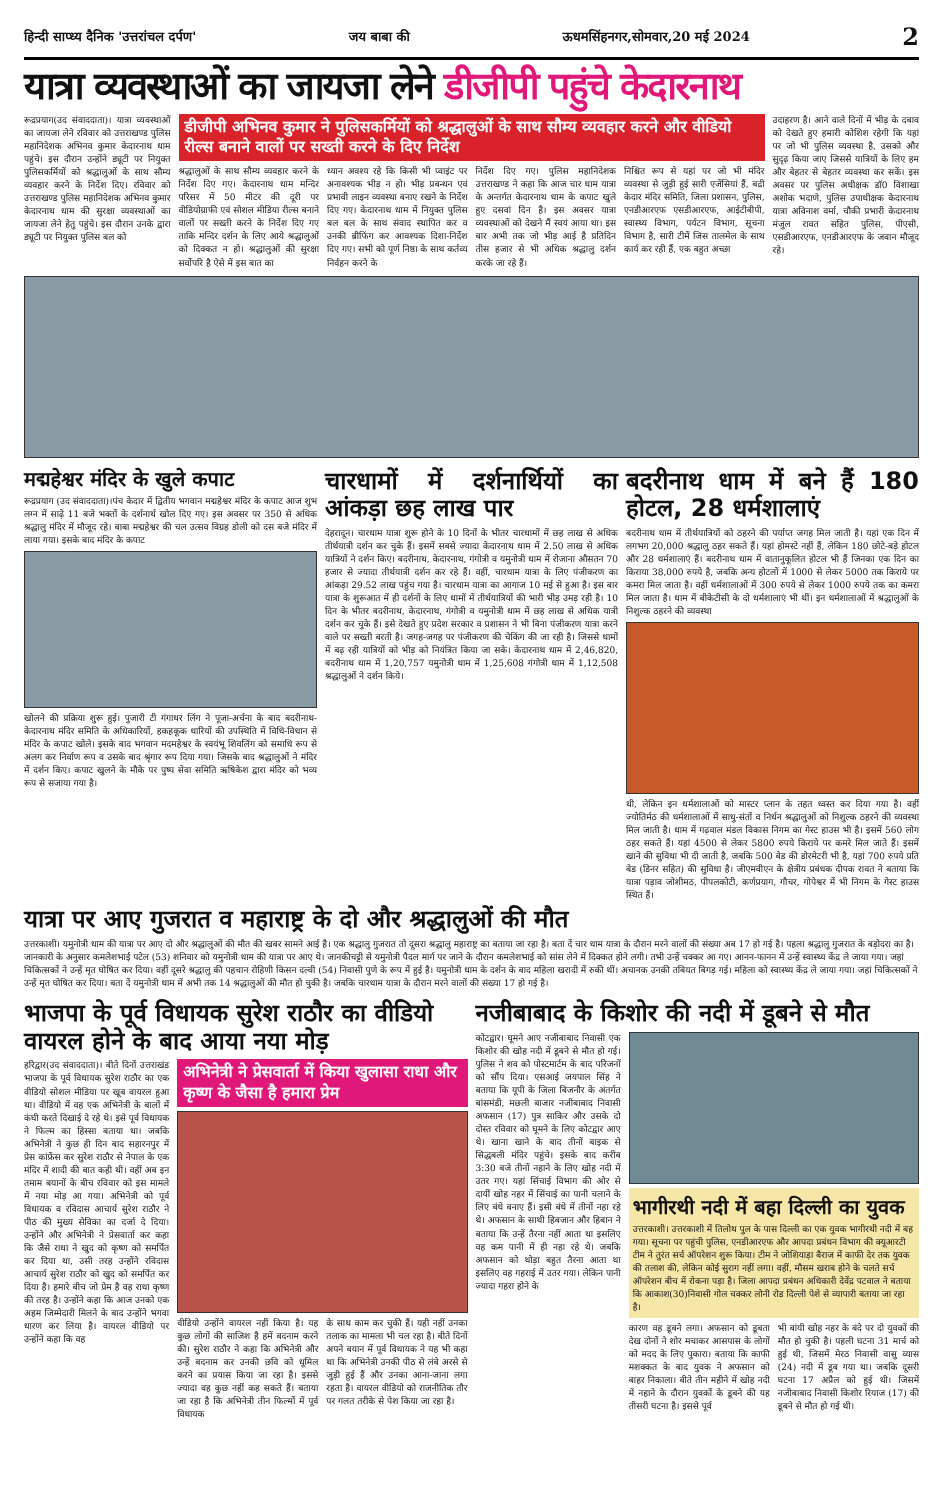हिन्दी साप्ध्य दैनिक 'उत्तरांचल दर्पण' जय बाबा की ऊधमसिंहनगर,सोमवार,20 मई 2024 2
यात्रा व्यवस्थाओं का जायजा लेने डीजीपी पहुंचे केदारनाथ
रूद्रप्रयाग(उद संवाददाता)। यात्रा व्यवस्थाओं का जायजा लेने रविवार को उत्तराखण्ड पुलिस महानिदेशक अभिनव कुमार केदारनाथ धाम पहुंचे। इस दौरान उन्होंने ड्यूटी पर नियुक्त पुलिसकर्मियों को श्रद्धालुओं के साथ सौम्य व्यवहार करने के निर्देश दिए। रविवार को उत्तराखण्ड पुलिस महानिदेशक अभिनव कुमार केदारनाथ धाम की सुरक्षा व्यवस्थाओं का जायजा लेने हेतु पहुंचे। इस दौरान उनके द्वारा ड्यूटी पर नियुक्त पुलिस बल को
डीजीपी अभिनव कुमार ने पुलिसकर्मियों को श्रद्धालुओं के साथ सौम्य व्यवहार करने और वीडियो रील्स बनाने वालों पर सख्ती करने के दिए निर्देश
श्रद्धालुओं के साथ सौम्य व्यवहार करने के निर्देश दिए गए। केदारनाथ धाम मन्दिर परिसर में 50 मीटर की दूरी पर वीडियोग्राफी एवं सोशल मीडिया रील्स बनाने वालों पर सख्ती करने के निर्देश दिए गए ताकि मन्दिर दर्शन के लिए आये श्रद्धालुओं को दिक्कत न हो। श्रद्धालुओं की सुरक्षा सर्वोपरि है ऐसे में इस बात का
ध्यान अवश्य रहे कि किसी भी प्वाइंट पर अनावश्यक भीड़ न हो। भीड़ प्रबन्धन एवं प्रभावी लाइन व्यवस्था बनाए रखने के निर्देश दिए गए। केदारनाथ धाम में नियुक्त पुलिस बल बल के साथ संवाद स्थापित कर व उनकी ब्रीफिंग कर आवश्यक दिशा-निर्देश दिए गए। सभी को पूर्ण निष्ठा के साथ कर्तव्य निर्वहन करने के
निर्देश दिए गए। पुलिस महानिदेशक उत्तराखण्ड ने कहा कि आज चार धाम यात्रा के अन्तर्गत केदारनाथ धाम के कपाट खुले हुए दसवां दिन है। इस अवसर यात्रा व्यवस्थाओं को देखने मैं स्वयं आया था। इस बार अभी तक जो भीड़ आई है प्रतिदिन तीस हजार से भी अधिक श्रद्धालु दर्शन करके जा रहे हैं।
निश्चित रूप से यहां पर जो भी मंदिर व्यवस्था से जुड़ी हुई सारी एजेंसियां हैं, बद्री केदार मंदिर समिति, जिला प्रशासन, पुलिस, एनडीआरएफ एसडीआरएफ, आईटीबीपी, स्वास्थ्य विभाग, पर्यटन विभाग, सूचना विभाग है, सारी टीमें जिस तालमेल के साथ कार्य कर रही हैं, एक बहुत अच्छा
उदाहरण है। आने वाले दिनों में भीड़ के दबाव को देखते हुए हमारी कोशिश रहेगी कि यहां पर जो भी पुलिस व्यवस्था है, उसको और सुदृढ़ किया जाए जिससे यात्रियों के लिए हम और बेहतर से बेहतर व्यवस्था कर सकें। इस अवसर पर पुलिस अधीक्षक डॉ0 विशाखा अशोक भदाणे, पुलिस उपाधीक्षक केदारनाथ यात्रा अविनाश वर्मा, चौकी प्रभारी केदारनाथ मंजुल रावत सहित पुलिस, पीएसी, एसडीआरएफ, एनडीआरएफ के जवान मौजूद रहे।
मद्महेश्वर मंदिर के खुले कपाट
रूद्रप्रयाग (उद संवाददाता)।पंच केदार में द्वितीय भगवान मद्महेश्वर मंदिर के कपाट आज शुभ लग्न में साढ़े 11 बजे भक्तों के दर्शनार्थ खोल दिए गए। इस अवसर पर 350 से अधिक श्रद्धालु मंदिर में मौजूद रहे। बाबा मद्महेश्वर की चल उत्सव विग्रह डोली को दस बजे मंदिर में लाया गया। इसके बाद मंदिर के कपाट
खोलने की प्रक्रिया शुरू हुई। पुजारी टी गंगाधर लिंग ने पूजा-अर्चना के बाद बदरीनाथ- केदारनाथ मंदिर समिति के अधिकारियों, हकहकूक धारियों की उपस्थिति में विधि-विधान से मंदिर के कपाट खोले। इसके बाद भगवान मदमहेश्वर के स्वयंभू शिवलिंग को समाधि रूप से अलग कर निर्वाण रूप व उसके बाद श्रृंगार रूप दिया गया। जिसके बाद श्रद्धालुओं ने मंदिर में दर्शन किए। कपाट खुलने के मौके पर पुष्प सेवा समिति ऋषिकेश द्वारा मंदिर को भव्य रूप से सजाया गया है।
चारधामों में दर्शनार्थियों का आंकड़ा छह लाख पार
देहरादून। चारधाम यात्रा शुरू होने के 10 दिनों के भीतर चारधामों में छह लाख से अधिक तीर्थयात्री दर्शन कर चुके हैं। इसमें सबसे ज्यादा केदारनाथ धाम में 2.50 लाख से अधिक यात्रियों ने दर्शन किए। बदरीनाथ, केदारनाथ, गंगोत्री व यमुनोत्री धाम में रोजाना औसतन 70 हजार से ज्यादा तीर्थयात्री दर्शन कर रहे हैं। वहीं, चारधाम यात्रा के लिए पंजीकरण का आंकड़ा 29.52 लाख पहुंच गया है। चारधाम यात्रा का आगाज 10 मई से हुआ है। इस बार यात्रा के शुरूआत में ही दर्शनों के लिए धामों में तीर्थयात्रियों की भारी भीड़ उमड़ रही है। 10 दिन के भीतर बदरीनाथ, केदारनाथ, गंगोत्री व यमुनोत्री धाम में छह लाख से अधिक यात्री दर्शन कर चुके हैं। इसे देखते हुए प्रदेश सरकार व प्रशासन ने भी बिना पंजीकरण यात्रा करने वाले पर सख्ती बरती है। जगह-जगह पर पंजीकरण की चेकिंग की जा रही है। जिससे धामों में बढ़ रही यात्रियों को भीड़ को नियंत्रित किया जा सके। केदारनाथ धाम में 2,46,820, बदरीनाथ धाम में 1,20,757 यमुनोत्री धाम में 1,25,608 गंगोत्री धाम में 1,12,508 श्रद्धालुओं ने दर्शन किये।
बदरीनाथ धाम में बने हैं 180 होटल, 28 धर्मशालाएं
बदरीनाथ धाम में तीर्थयात्रियों को ठहरने की पर्याप्त जगह मिल जाती है। यहां एक दिन में लगभग 20,000 श्रद्धालु ठहर सकते हैं। यहां होमस्टे नहीं हैं, लेकिन 180 छोटे-बड़े होटल और 28 धर्मशालाएं हैं। बदरीनाथ धाम में वातानुकूलित होटल भी हैं जिनका एक दिन का किराया 38,000 रुपये है, जबकि अन्य होटलों में 1000 से लेकर 5000 तक किराये पर कमरा मिल जाता है। वहीं धर्मशालाओं में 300 रुपये से लेकर 1000 रुपये तक का कमरा मिल जाता है। धाम में बीकेटीसी के दो धर्मशालाएं भी थीं। इन धर्मशालाओं में श्रद्धालुओं के निशुल्क ठहरने की व्यवस्था
थी, लेकिन इन धर्मशालाओं को मास्टर प्लान के तहत ध्वस्त कर दिया गया है। वहीं ज्योतिर्मठ की धर्मशालाओं में साधु-संतों व निर्धन श्रद्धालुओं को निशुल्क ठहरने की व्यवस्था मिल जाती है। धाम में गढ़वाल मंडल विकास निगम का गेस्ट हाउस भी है। इसमें 560 लोग ठहर सकते हैं। यहां 4500 से लेकर 5800 रुपये किराये पर कमरे मिल जाते हैं। इसमें खाने की सुविधा भी दी जाती है, जबकि 500 बेड की डोरमेटरी भी है, यहां 700 रुपये प्रति बेड (डिनर सहित) की सुविधा है। जीएमवीएन के क्षेत्रीय प्रबंधक दीपक रावत ने बताया कि यात्रा पड़ाव जोशीमठ, पीपलकोटी, कर्णप्रयाग, गौचर, गोपेश्वर में भी निगम के गेस्ट हाउस स्थित हैं।
यात्रा पर आए गुजरात व महाराष्ट्र के दो और श्रद्धालुओं की मौत
उत्तरकाशी। यमुनोत्री धाम की यात्रा पर आए दो और श्रद्धालुओं की मौत की खबर सामने आई है। एक श्रद्धालु गुजरात तो दूसरा श्रद्धालु महाराष्ट्र का बताया जा रहा है। बता दें चार धाम यात्रा के दौरान मरने वालों की संख्या अब 17 हो गई है। पहला श्रद्धालु गुजरात के बड़ोदरा का है। जानकारी के अनुसार कमलेशभाई पटेल (53) शनिवार को यमुनोत्री धाम की यात्रा पर आए थे। जानकीचट्टी से यमुनोत्री पैदल मार्ग पर जाने के दौरान कमलेशभाई को सांस लेने में दिक्कत होने लगी। तभी उन्हें चक्कर आ गए। आनन-फानन में उन्हें स्वास्थ्य केंद्र ले जाया गया। जहां चिकित्सकों ने उन्हें मृत घोषित कर दिया। वहीं दूसरे श्रद्धालु की पहचान रोहिणी किसन दल्वी (54) निवासी पुणे के रूप में हुई है। यमुनोत्री धाम के दर्शन के बाद महिला खरादी में रुकी थीं। अचानक उनकी तबियत बिगड़ गई। महिला को स्वास्थ्य केंद्र ले जाया गया। जहां चिकित्सकों ने उन्हें मृत घोषित कर दिया। बता दें यमुनोत्री धाम में अभी तक 14 श्रद्धालुओं की मौत हो चुकी है। जबकि चारधाम यात्रा के दौरान मरने वालों की संख्या 17 हो गई है।
भाजपा के पूर्व विधायक सुरेश राठौर का वीडियो वायरल होने के बाद आया नया मोड़
हरिद्वार(उद संवाददाता)। बीते दिनों उत्तराखंड भाजपा के पूर्व विधायक सुरेश राठौर का एक वीडियो सोशल मीडिया पर खूब वायरल हुआ था। वीडियो में वह एक अभिनेत्री के बालों में कंघी करते दिखाई दे रहे थे। इसे पूर्व विधायक ने फिल्म का हिस्सा बताया था। जबकि अभिनेत्री ने कुछ ही दिन बाद सहारनपुर में प्रेस कांफ्रेंस कर सुरेश राठौर से नेपाल के एक मंदिर में शादी की बात कही थी। वहीं अब इन तमाम बयानों के बीच रविवार को इस मामले में नया मोड़ आ गया। अभिनेत्री को पूर्व विधायक व रविदास आचार्य सुरेश राठौर ने पीठ की मुख्य सेविका का दर्जा दे दिया। उन्होंने और अभिनेत्री ने प्रेसवार्ता कर कहा कि जैसे राधा ने खुद को कृष्ण को समर्पित कर दिया था, उसी तरह उन्होंने रविदास आचार्य सुरेश राठौर को खुद को समर्पित कर दिया है। हमारे बीच जो प्रेम है वह राधा कृष्ण की तरह है। उन्होंने कहा कि आज उनको एक अहम जिम्मेदारी मिलने के बाद उन्होंने भगवा धारण कर लिया है। वायरल वीडियो पर उन्होंने कहा कि वह
अभिनेत्री ने प्रेसवार्ता में किया खुलासा राधा और कृष्ण के जैसा है हमारा प्रेम
वीडियो उन्होंने वायरल नहीं किया है। यह कुछ लोगों की साजिश है हमें बदनाम करने की। सुरेश राठौर ने कहा कि अभिनेत्री और उन्हें बदनाम कर उनकी छवि को धूमिल करने का प्रयास किया जा रहा है। इससे ज्यादा वह कुछ नहीं कह सकते हैं। बताया जा रहा है कि अभिनेत्री तीन फिल्मों में पूर्व विधायक
के साथ काम कर चुकी हैं। यही नहीं उनका तलाक का मामला भी चल रहा है। बीते दिनों अपने बयान में पूर्व विधायक ने यह भी कहा था कि अभिनेत्री उनकी पीठ से लंबे अरसे से जुड़ी हुई हैं और उनका आना-जाना लगा रहता है। वायरल वीडियो को राजनीतिक तौर पर गलत तरीके से पेश किया जा रहा है।
नजीबाबाद के किशोर की नदी में डूबने से मौत
कोटद्वार। घूमने आए नजीबाबाद निवासी एक किशोर की खोह नदी में डूबने से मौत हो गई। पुलिस ने शव को पोस्टमार्टम के बाद परिजनों को सौंप दिया। एसआई जयपाल सिंह ने बताया कि यूपी के जिला बिजनौर के अंतर्गत बांसमंडी, मछली बाजार नजीबाबाद निवासी अफसान (17) पुत्र साकिर और उसके दो दोस्त रविवार को घूमने के लिए कोटद्वार आए थे। खाना खाने के बाद तीनों बाइक से सिद्धबली मंदिर पहुंचे। इसके बाद करीब 3:30 बजे तीनों नहाने के लिए खोह नदी में उतर गए। यहां सिंचाई विभाग की ओर से दायीं खोह नहर में सिंचाई का पानी चलाने के लिए बंधे बनाए हैं। इसी बंधे में तीनों नहा रहे थे। अफसान के साथी हिबजान और हिबान ने बताया कि उन्हें तैरना नहीं आता था इसलिए वह कम पानी में ही नहा रहे थे। जबकि अफसान को थोड़ा बहुत तैरना आता था इसलिए वह गहराई में उतर गया। लेकिन पानी ज्यादा गहरा होने के
भागीरथी नदी में बहा दिल्ली का युवक
उत्तरकाशी। उत्तरकाशी में तिलोथ पुल के पास दिल्ली का एक युवक भागीरथी नदी में बह गया। सूचना पर पहुंची पुलिस, एनडीआरएफ और आपदा प्रबंधन विभाग की क्यूआरटी टीम ने तुरंत सर्च ऑपरेशन शुरू किया। टीम ने जोशियाड़ा बैराज में काफी देर तक युवक की तलाश की, लेकिन कोई सुराग नहीं लगा। वहीं, मौसम खराब होने के चलते सर्च ऑपरेशन बीच में रोकना पड़ा है। जिला आपदा प्रबंधन अधिकारी देवेंद्र पटवाल ने बताया कि आकाश(30)निवासी गोल चक्कर लोनी रोड दिल्ली पेशे से व्यापारी बताया जा रहा है।
कारण वह डूबने लगा। अफसान को डूबता देख दोनों ने शोर मचाकर आसपास के लोगों को मदद के लिए पुकारा। बताया कि काफी मशक्कत के बाद युवक ने अफसान को बाहर निकाला। बीते तीन महीने में खोह नदी में नहाने के दौरान युवकों के डूबने की यह तीसरी घटना है। इससे पूर्व
भी बांयी खोह नहर के बंदे पर दो युवकों की मौत हो चुकी है। पहली घटना 31 मार्च को हुई थी, जिसमें मेरठ निवासी वासु व्यास (24) नदी में डूब गया था। जबकि दूसरी घटना 17 अप्रैल को हुई थी। जिसमें नजीबाबाद निवासी किशोर रियाज (17) की डूबने से मौत हो गई थी।